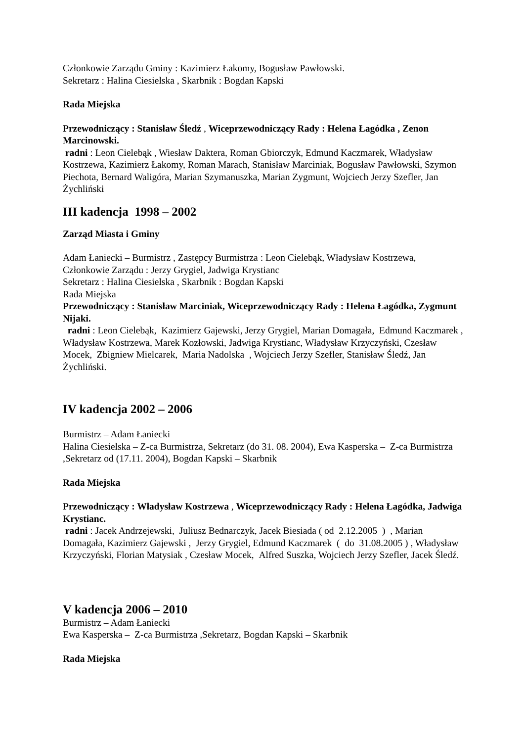Członkowie Zarządu Gminy : Kazimierz Łakomy, Bogusław Pawłowski.
Sekretarz : Halina Ciesielska , Skarbnik : Bogdan Kapski
Rada Miejska
Przewodniczący : Stanisław Śledź , Wiceprzewodniczący Rady : Helena Łagódka , Zenon Marcinowski.
radni : Leon Cielebąk , Wiesław Daktera, Roman Gbiorczyk, Edmund Kaczmarek, Władysław Kostrzewa, Kazimierz Łakomy, Roman Marach, Stanisław Marciniak, Bogusław Pawłowski, Szymon Piechota, Bernard Waligóra, Marian Szymanuszka, Marian Zygmunt, Wojciech Jerzy Szefler, Jan Żychliński
III kadencja 1998 – 2002
Zarząd Miasta i Gminy
Adam Łaniecki – Burmistrz , Zastępcy Burmistrza : Leon Cielebąk, Władysław Kostrzewa, Członkowie Zarządu : Jerzy Grygiel, Jadwiga Krystianc
Sekretarz : Halina Ciesielska , Skarbnik : Bogdan Kapski
Rada Miejska
Przewodniczący : Stanisław Marciniak, Wiceprzewodniczący Rady : Helena Łagódka, Zygmunt Nijaki.
radni : Leon Cielebąk, Kazimierz Gajewski, Jerzy Grygiel, Marian Domagała, Edmund Kaczmarek , Władysław Kostrzewa, Marek Kozłowski, Jadwiga Krystianc, Władysław Krzyczyński, Czesław Mocek, Zbigniew Mielcarek, Maria Nadolska , Wojciech Jerzy Szefler, Stanisław Śledź, Jan Żychliński.
IV kadencja 2002 – 2006
Burmistrz – Adam Łaniecki
Halina Ciesielska – Z-ca Burmistrza, Sekretarz (do 31. 08. 2004), Ewa Kasperska – Z-ca Burmistrza ,Sekretarz od (17.11. 2004), Bogdan Kapski – Skarbnik
Rada Miejska
Przewodniczący : Władysław Kostrzewa , Wiceprzewodniczący Rady : Helena Łagódka, Jadwiga Krystianc.
radni : Jacek Andrzejewski, Juliusz Bednarczyk, Jacek Biesiada ( od 2.12.2005 ) , Marian Domagała, Kazimierz Gajewski , Jerzy Grygiel, Edmund Kaczmarek ( do 31.08.2005 ) , Władysław Krzyczyński, Florian Matysiak , Czesław Mocek, Alfred Suszka, Wojciech Jerzy Szefler, Jacek Śledź.
V kadencja 2006 – 2010
Burmistrz – Adam Łaniecki
Ewa Kasperska – Z-ca Burmistrza ,Sekretarz, Bogdan Kapski – Skarbnik
Rada Miejska